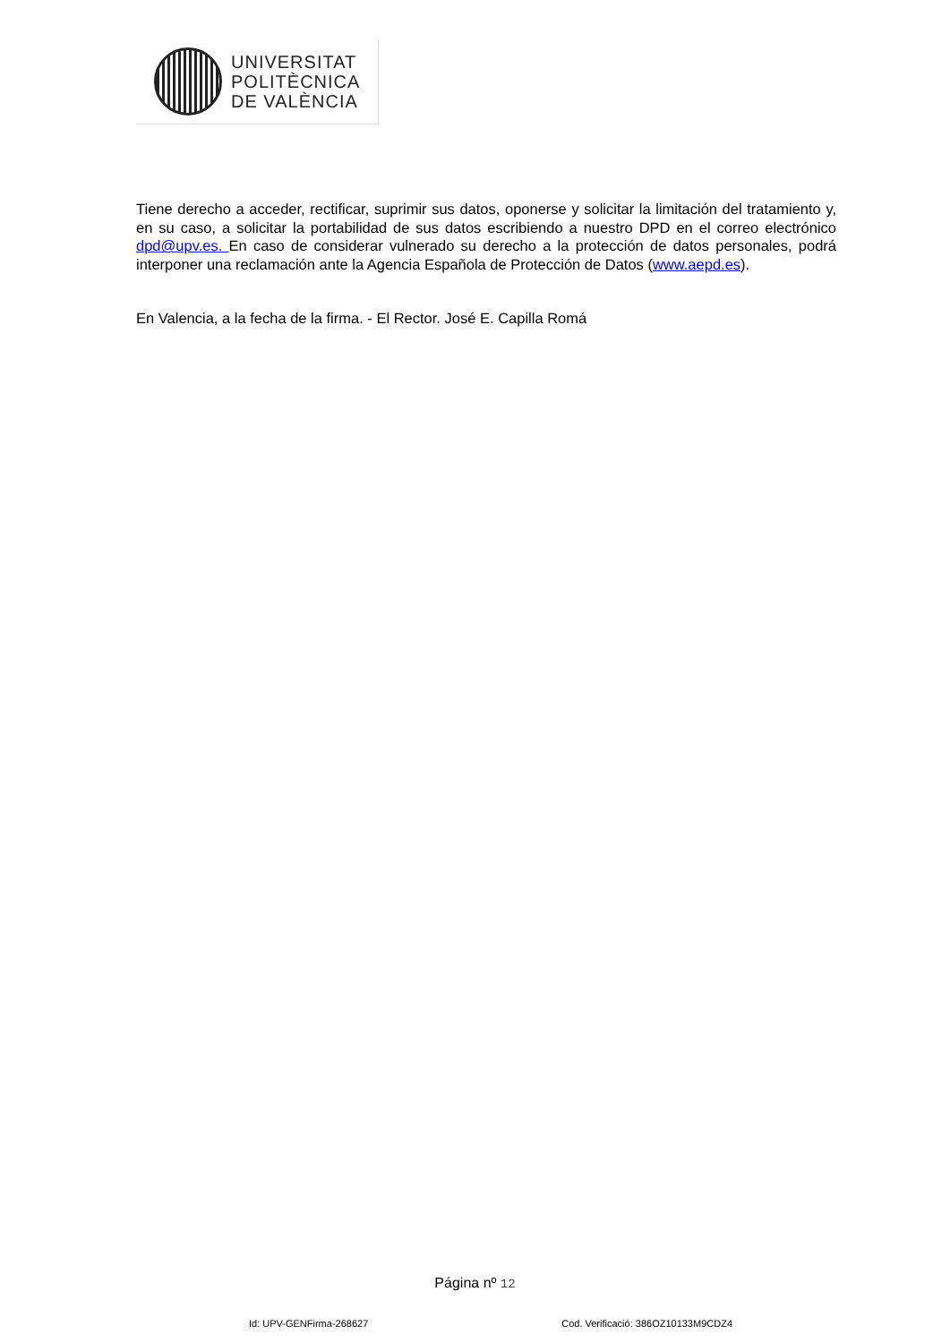UNIVERSITAT
POLITÈCNICA
DE VALÈNCIA
Tiene derecho a acceder, rectificar, suprimir sus datos, oponerse y solicitar la limitación del tratamiento y, en su caso, a solicitar la portabilidad de sus datos escribiendo a nuestro DPD en el correo electrónico dpd@upv.es. En caso de considerar vulnerado su derecho a la protección de datos personales, podrá interponer una reclamación ante la Agencia Española de Protección de Datos (www.aepd.es).
En Valencia, a la fecha de la firma. - El Rector. José E. Capilla Romá
Página nº 12
Id: UPV-GENFirma-268627 Cod. Verificació: 386OZ10133M9CDZ4